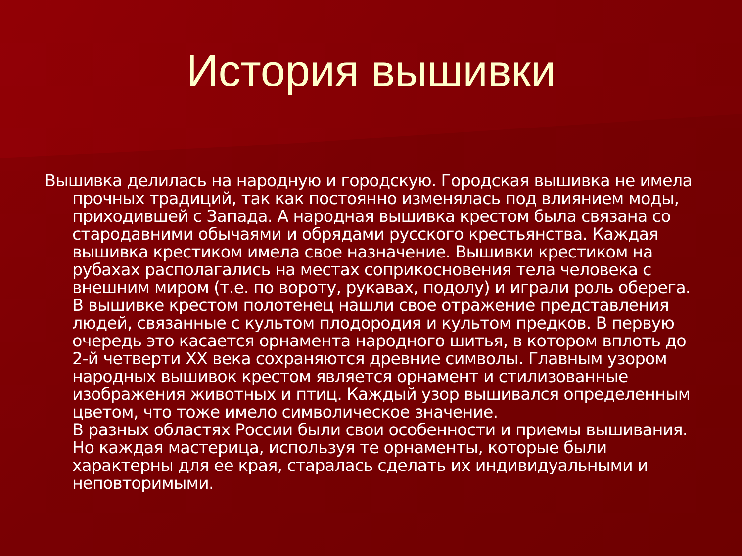История вышивки
Вышивка делилась на народную и городскую. Городская вышивка не имела прочных традиций, так как постоянно изменялась под влиянием моды, приходившей с Запада. А народная вышивка крестом была связана со стародавними обычаями и обрядами русского крестьянства. Каждая вышивка крестиком имела свое назначение. Вышивки крестиком на рубахах располагались на местах соприкосновения тела человека с внешним миром (т.е. по вороту, рукавах, подолу) и играли роль оберега. В вышивке крестом полотенец нашли свое отражение представления людей, связанные с культом плодородия и культом предков. В первую очередь это касается орнамента народного шитья, в котором вплоть до 2-й четверти XX века сохраняются древние символы. Главным узором народных вышивок крестом является орнамент и стилизованные изображения животных и птиц. Каждый узор вышивался определенным цветом, что тоже имело символическое значение.
В разных областях России были свои особенности и приемы вышивания. Но каждая мастерица, используя те орнаменты, которые были характерны для ее края, старалась сделать их индивидуальными и неповторимыми.